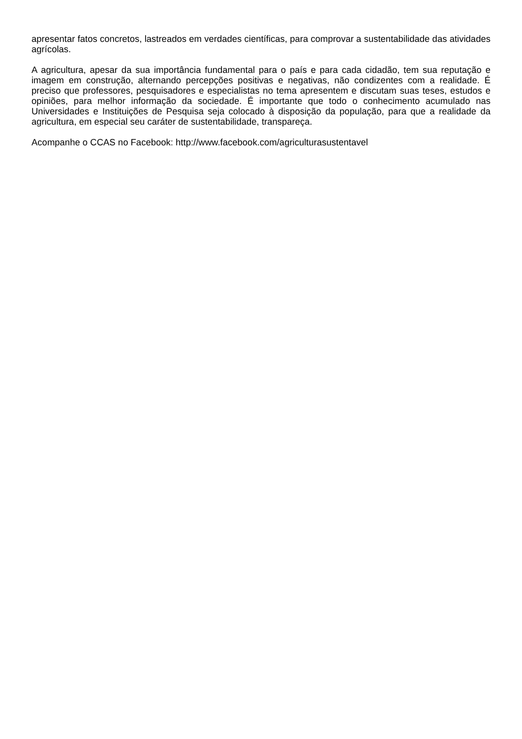apresentar fatos concretos, lastreados em verdades científicas, para comprovar a sustentabilidade das atividades agrícolas.
A agricultura, apesar da sua importância fundamental para o país e para cada cidadão, tem sua reputação e imagem em construção, alternando percepções positivas e negativas, não condizentes com a realidade. É preciso que professores, pesquisadores e especialistas no tema apresentem e discutam suas teses, estudos e opiniões, para melhor informação da sociedade. É importante que todo o conhecimento acumulado nas Universidades e Instituições de Pesquisa seja colocado à disposição da população, para que a realidade da agricultura, em especial seu caráter de sustentabilidade, transpareça.
Acompanhe o CCAS no Facebook: http://www.facebook.com/agriculturasustentavel